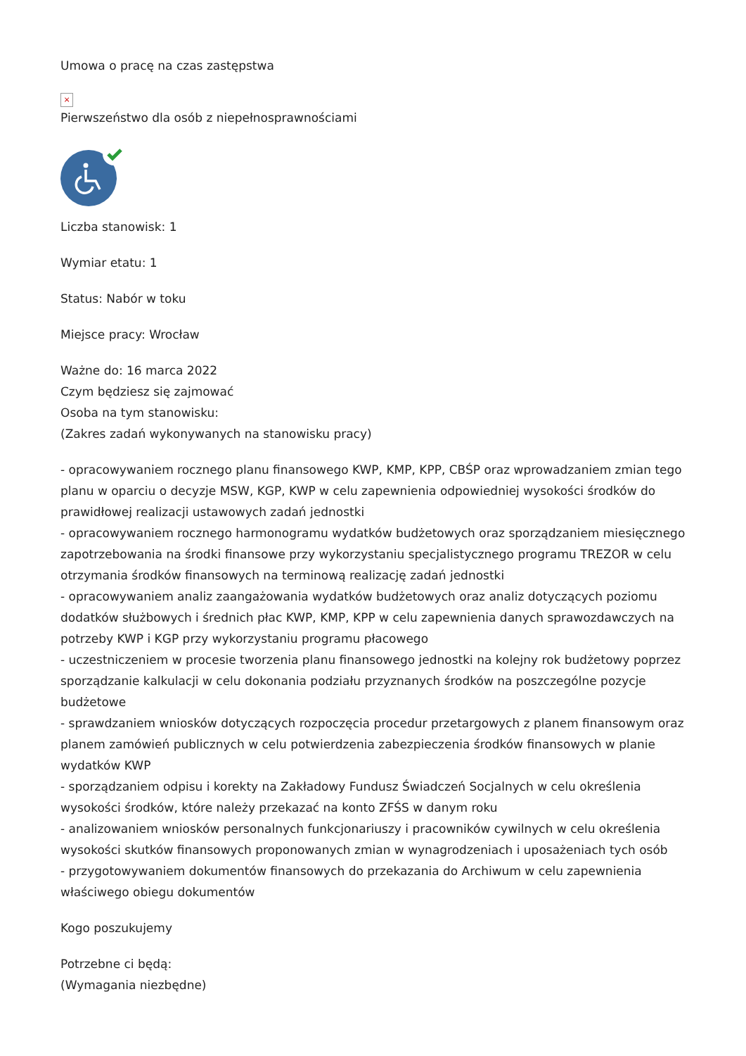Umowa o pracę na czas zastępstwa
×
Pierwszeństwo dla osób z niepełnosprawnościami
Liczba stanowisk: 1
Wymiar etatu: 1
Status: Nabór w toku
Miejsce pracy: Wrocław
Ważne do: 16 marca 2022
Czym będziesz się zajmować
Osoba na tym stanowisku:
(Zakres zadań wykonywanych na stanowisku pracy)
- opracowywaniem rocznego planu finansowego KWP, KMP, KPP, CBŚP oraz wprowadzaniem zmian tego planu w oparciu o decyzje MSW, KGP, KWP w celu zapewnienia odpowiedniej wysokości środków do prawidłowej realizacji ustawowych zadań jednostki
- opracowywaniem rocznego harmonogramu wydatków budżetowych oraz sporządzaniem miesięcznego zapotrzebowania na środki finansowe przy wykorzystaniu specjalistycznego programu TREZOR w celu otrzymania środków finansowych na terminową realizację zadań jednostki
- opracowywaniem analiz zaangażowania wydatków budżetowych oraz analiz dotyczących poziomu dodatków służbowych i średnich płac KWP, KMP, KPP w celu zapewnienia danych sprawozdawczych na potrzeby KWP i KGP przy wykorzystaniu programu płacowego
- uczestniczeniem w procesie tworzenia planu finansowego jednostki na kolejny rok budżetowy poprzez sporządzanie kalkulacji w celu dokonania podziału przyznanych środków na poszczególne pozycje budżetowe
- sprawdzaniem wniosków dotyczących rozpoczęcia procedur przetargowych z planem finansowym oraz planem zamówień publicznych w celu potwierdzenia zabezpieczenia środków finansowych w planie wydatków KWP
- sporządzaniem odpisu i korekty na Zakładowy Fundusz Świadczeń Socjalnych w celu określenia wysokości środków, które należy przekazać na konto ZFŚS w danym roku
- analizowaniem wniosków personalnych funkcjonariuszy i pracowników cywilnych w celu określenia wysokości skutków finansowych proponowanych zmian w wynagrodzeniach i uposażeniach tych osób
- przygotowywaniem dokumentów finansowych do przekazania do Archiwum w celu zapewnienia właściwego obiegu dokumentów
Kogo poszukujemy
Potrzebne ci będą:
(Wymagania niezbędne)